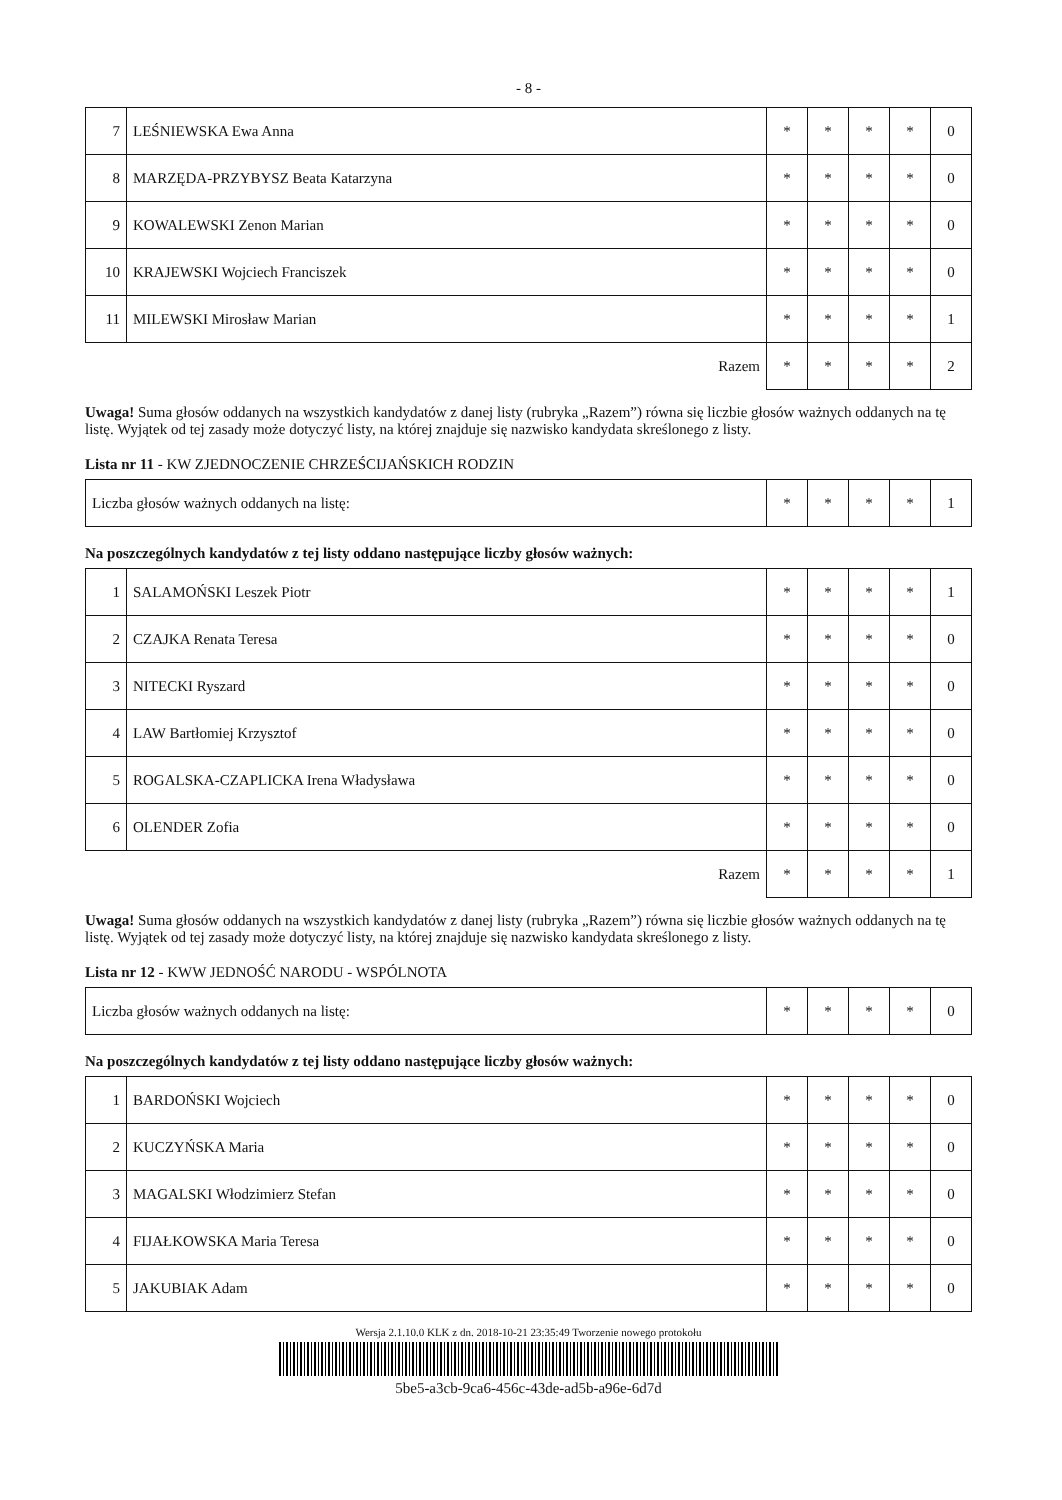- 8 -
| 7 | LEŚNIEWSKA Ewa Anna | * | * | * | * | 0 |
| 8 | MARZĘDA-PRZYBYSZ Beata Katarzyna | * | * | * | * | 0 |
| 9 | KOWALEWSKI Zenon Marian | * | * | * | * | 0 |
| 10 | KRAJEWSKI Wojciech Franciszek | * | * | * | * | 0 |
| 11 | MILEWSKI Mirosław Marian | * | * | * | * | 1 |
| | Razem | * | * | * | * | 2 |
Uwaga! Suma głosów oddanych na wszystkich kandydatów z danej listy (rubryka „Razem”) równa się liczbie głosów ważnych oddanych na tę listę. Wyjątek od tej zasady może dotyczyć listy, na której znajduje się nazwisko kandydata skreślonego z listy.
Lista nr 11 - KW ZJEDNOCZENIE CHRZEŚCIJAŃSKICH RODZIN
| Liczba głosów ważnych oddanych na listę: | * | * | * | * | 1 |
Na poszczególnych kandydatów z tej listy oddano następujące liczby głosów ważnych:
| 1 | SALAMOŃSKI Leszek Piotr | * | * | * | * | 1 |
| 2 | CZAJKA Renata Teresa | * | * | * | * | 0 |
| 3 | NITECKI Ryszard | * | * | * | * | 0 |
| 4 | LAW Bartłomiej Krzysztof | * | * | * | * | 0 |
| 5 | ROGALSKA-CZAPLICKA Irena Władysława | * | * | * | * | 0 |
| 6 | OLENDER Zofia | * | * | * | * | 0 |
| | Razem | * | * | * | * | 1 |
Uwaga! Suma głosów oddanych na wszystkich kandydatów z danej listy (rubryka „Razem”) równa się liczbie głosów ważnych oddanych na tę listę. Wyjątek od tej zasady może dotyczyć listy, na której znajduje się nazwisko kandydata skreślonego z listy.
Lista nr 12 - KWW JEDNOŚĆ NARODU - WSPÓLNOTA
| Liczba głosów ważnych oddanych na listę: | * | * | * | * | 0 |
Na poszczególnych kandydatów z tej listy oddano następujące liczby głosów ważnych:
| 1 | BARDOŃSKI Wojciech | * | * | * | * | 0 |
| 2 | KUCZYŃSKA Maria | * | * | * | * | 0 |
| 3 | MAGALSKI Włodzimierz Stefan | * | * | * | * | 0 |
| 4 | FIJAŁKOWSKA Maria Teresa | * | * | * | * | 0 |
| 5 | JAKUBIAK Adam | * | * | * | * | 0 |
Wersja 2.1.10.0 KLK z dn. 2018-10-21 23:35:49 Tworzenie nowego protokołu
5be5-a3cb-9ca6-456c-43de-ad5b-a96e-6d7d